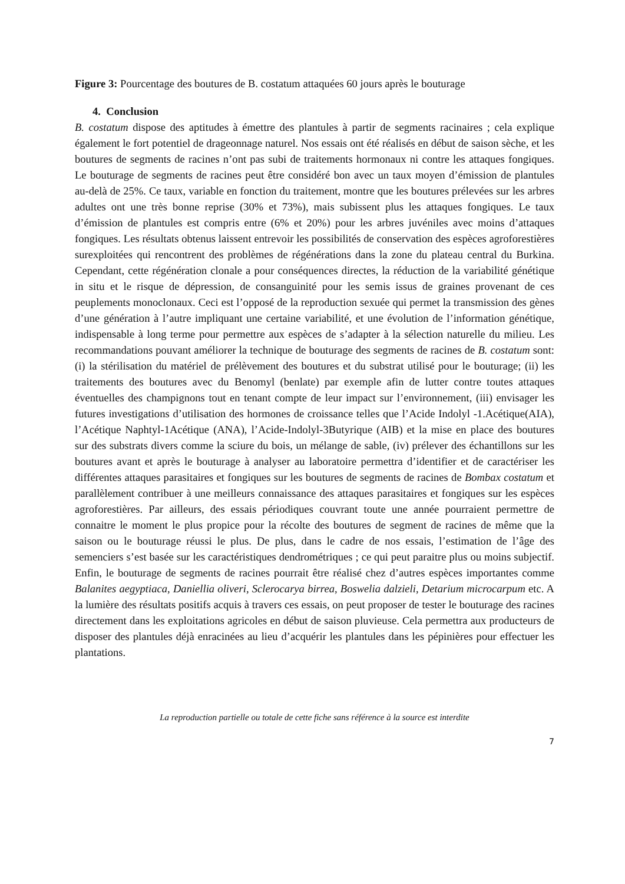Figure 3: Pourcentage des boutures de B. costatum attaquées 60 jours après le bouturage
4. Conclusion
B. costatum dispose des aptitudes à émettre des plantules à partir de segments racinaires ; cela explique également le fort potentiel de drageonnage naturel. Nos essais ont été réalisés en début de saison sèche, et les boutures de segments de racines n’ont pas subi de traitements hormonaux ni contre les attaques fongiques. Le bouturage de segments de racines peut être considéré bon avec un taux moyen d’émission de plantules au-delà de 25%. Ce taux, variable en fonction du traitement, montre que les boutures prélevées sur les arbres adultes ont une très bonne reprise (30% et 73%), mais subissent plus les attaques fongiques. Le taux d’émission de plantules est compris entre (6% et 20%) pour les arbres juvéniles avec moins d’attaques fongiques. Les résultats obtenus laissent entrevoir les possibilités de conservation des espèces agroforestières surexploitées qui rencontrent des problèmes de régénérations dans la zone du plateau central du Burkina. Cependant, cette régénération clonale a pour conséquences directes, la réduction de la variabilité génétique in situ et le risque de dépression, de consanguinité pour les semis issus de graines provenant de ces peuplements monoclonaux. Ceci est l’opposé de la reproduction sexuée qui permet la transmission des gènes d’une génération à l’autre impliquant une certaine variabilité, et une évolution de l’information génétique, indispensable à long terme pour permettre aux espèces de s’adapter à la sélection naturelle du milieu. Les recommandations pouvant améliorer la technique de bouturage des segments de racines de B. costatum sont: (i) la stérilisation du matériel de prélèvement des boutures et du substrat utilisé pour le bouturage; (ii) les traitements des boutures avec du Benomyl (benlate) par exemple afin de lutter contre toutes attaques éventuelles des champignons tout en tenant compte de leur impact sur l’environnement, (iii) envisager les futures investigations d’utilisation des hormones de croissance telles que l’Acide Indolyl -1.Acétique(AIA), l’Acétique Naphtyl-1Acétique (ANA), l’Acide-Indolyl-3Butyrique (AIB) et la mise en place des boutures sur des substrats divers comme la sciure du bois, un mélange de sable, (iv) prélever des échantillons sur les boutures avant et après le bouturage à analyser au laboratoire permettra d’identifier et de caractériser les différentes attaques parasitaires et fongiques sur les boutures de segments de racines de Bombax costatum et parallèlement contribuer à une meilleurs connaissance des attaques parasitaires et fongiques sur les espèces agroforestières. Par ailleurs, des essais périodiques couvrant toute une année pourraient permettre de connaitre le moment le plus propice pour la récolte des boutures de segment de racines de même que la saison ou le bouturage réussi le plus. De plus, dans le cadre de nos essais, l’estimation de l’âge des semenciers s’est basée sur les caractéristiques dendrométriques ; ce qui peut paraitre plus ou moins subjectif. Enfin, le bouturage de segments de racines pourrait être réalisé chez d’autres espèces importantes comme Balanites aegyptiaca, Daniellia oliveri, Sclerocarya birrea, Boswelia dalzieli, Detarium microcarpum etc. A la lumière des résultats positifs acquis à travers ces essais, on peut proposer de tester le bouturage des racines directement dans les exploitations agricoles en début de saison pluvieuse. Cela permettra aux producteurs de disposer des plantules déjà enracinées au lieu d’acquérir les plantules dans les pépinières pour effectuer les plantations.
La reproduction partielle ou totale de cette fiche sans référence à la source est interdite
7